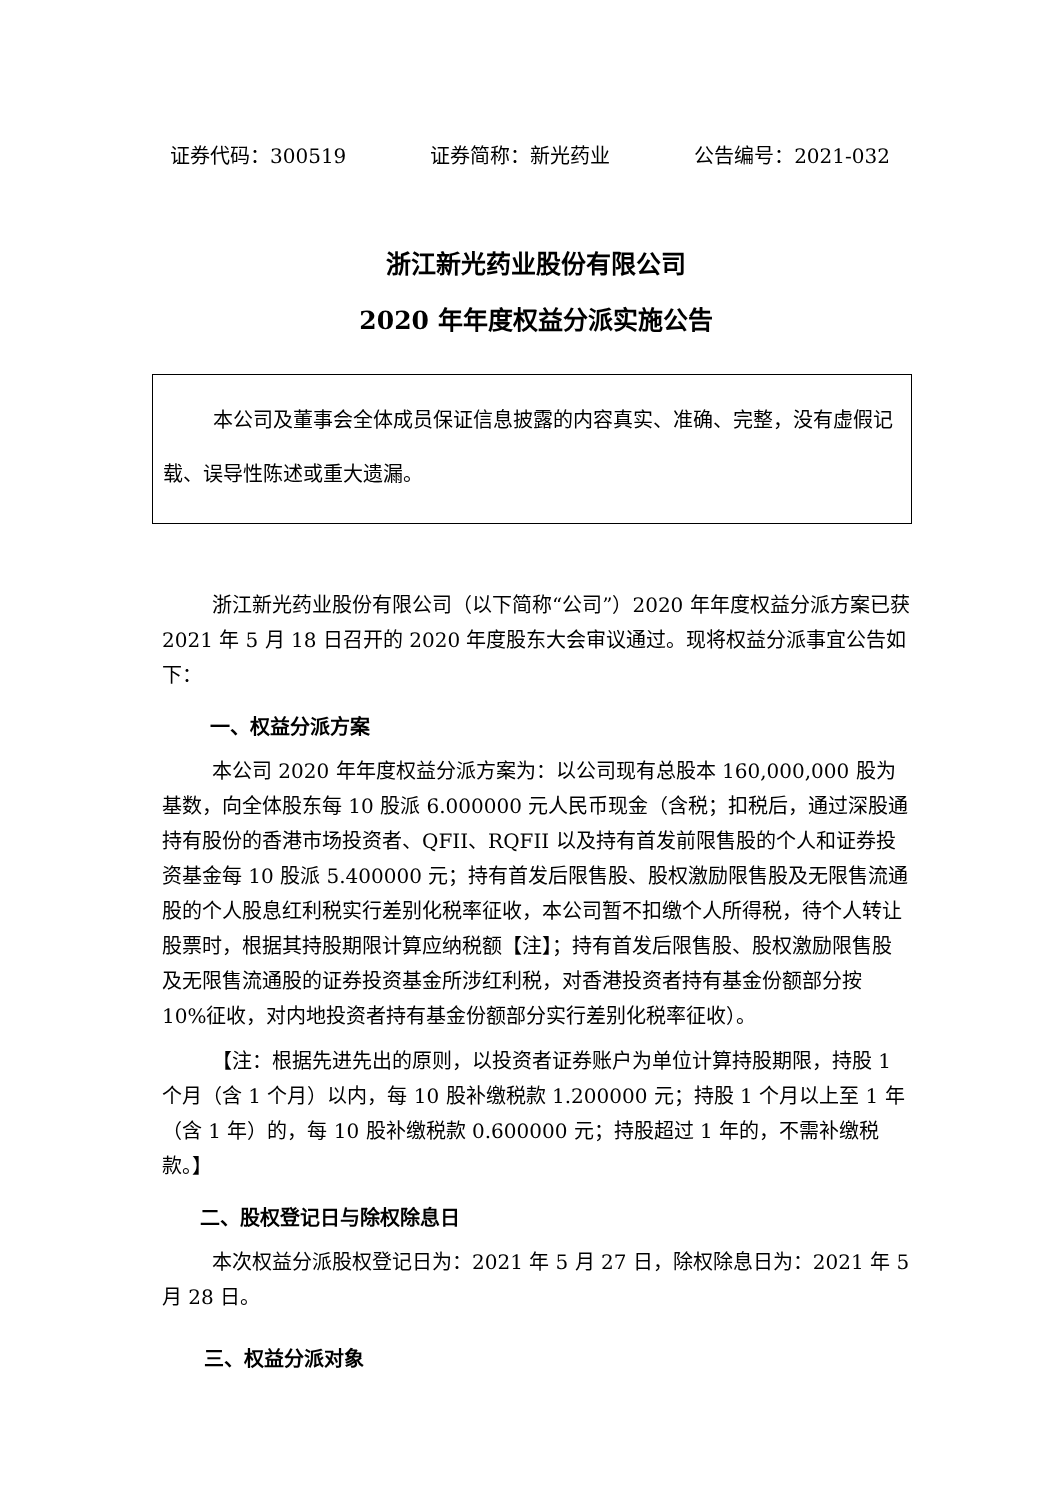证券代码：300519 证券简称：新光药业 公告编号：2021-032
浙江新光药业股份有限公司
2020 年年度权益分派实施公告
本公司及董事会全体成员保证信息披露的内容真实、准确、完整，没有虚假记载、误导性陈述或重大遗漏。
浙江新光药业股份有限公司（以下简称“公司”）2020 年年度权益分派方案已获 2021 年 5 月 18 日召开的 2020 年度股东大会审议通过。现将权益分派事宜公告如下：
一、权益分派方案
本公司 2020 年年度权益分派方案为：以公司现有总股本 160,000,000 股为基数，向全体股东每 10 股派 6.000000 元人民币现金（含税；扣税后，通过深股通持有股份的香港市场投资者、QFII、RQFII 以及持有首发前限售股的个人和证券投资基金每 10 股派 5.400000 元；持有首发后限售股、股权激励限售股及无限售流通股的个人股息红利税实行差别化税率征收，本公司暂不扣缴个人所得税，待个人转让股票时，根据其持股期限计算应纳税额【注】；持有首发后限售股、股权激励限售股及无限售流通股的证券投资基金所涉红利税，对香港投资者持有基金份额部分按 10%征收，对内地投资者持有基金份额部分实行差别化税率征收）。
【注：根据先进先出的原则，以投资者证券账户为单位计算持股期限，持股 1 个月（含 1 个月）以内，每 10 股补缴税款 1.200000 元；持股 1 个月以上至 1 年（含 1 年）的，每 10 股补缴税款 0.600000 元；持股超过 1 年的，不需补缴税款。】
二、股权登记日与除权除息日
本次权益分派股权登记日为：2021 年 5 月 27 日，除权除息日为：2021 年 5 月 28 日。
三、权益分派对象